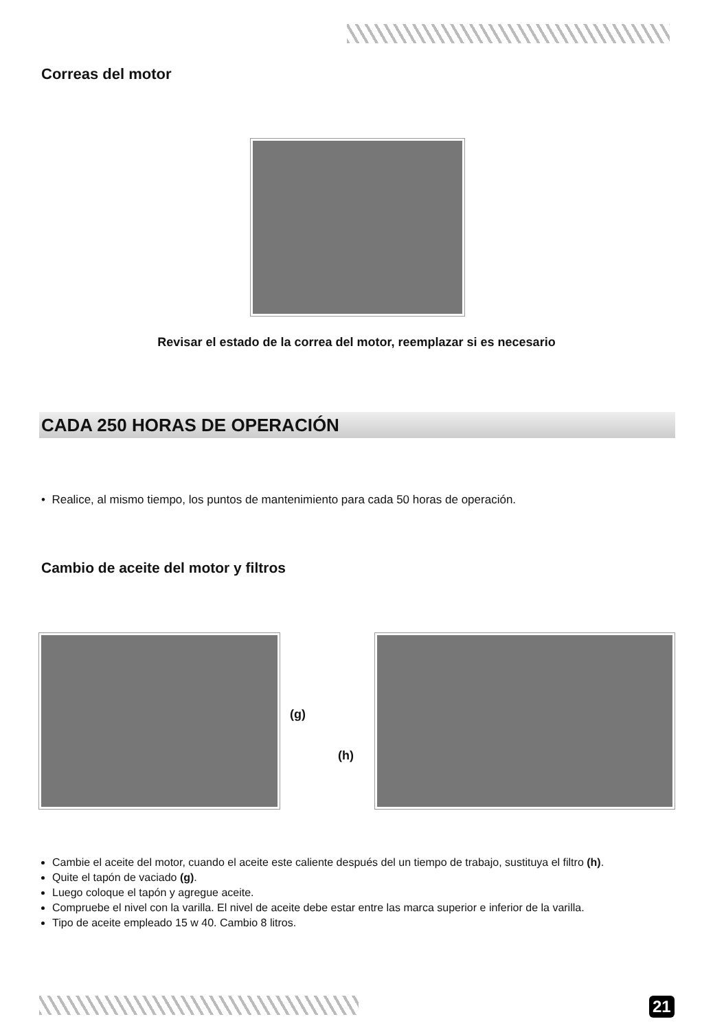Correas del motor
Revisar el estado de la correa del motor, reemplazar si es necesario
CADA 250 HORAS DE OPERACIÓN
• Realice, al mismo tiempo, los puntos de mantenimiento para cada 50 horas de operación.
Cambio de aceite del motor y filtros
(g)
(h)
Cambie el aceite del motor, cuando el aceite este caliente después del un tiempo de trabajo, sustituya el filtro (h).
Quite el tapón de vaciado (g).
Luego coloque el tapón y agregue aceite.
Compruebe el nivel con la varilla. El nivel de aceite debe estar entre las marca superior e inferior de la varilla.
Tipo de aceite empleado 15 w 40. Cambio 8 litros.
21